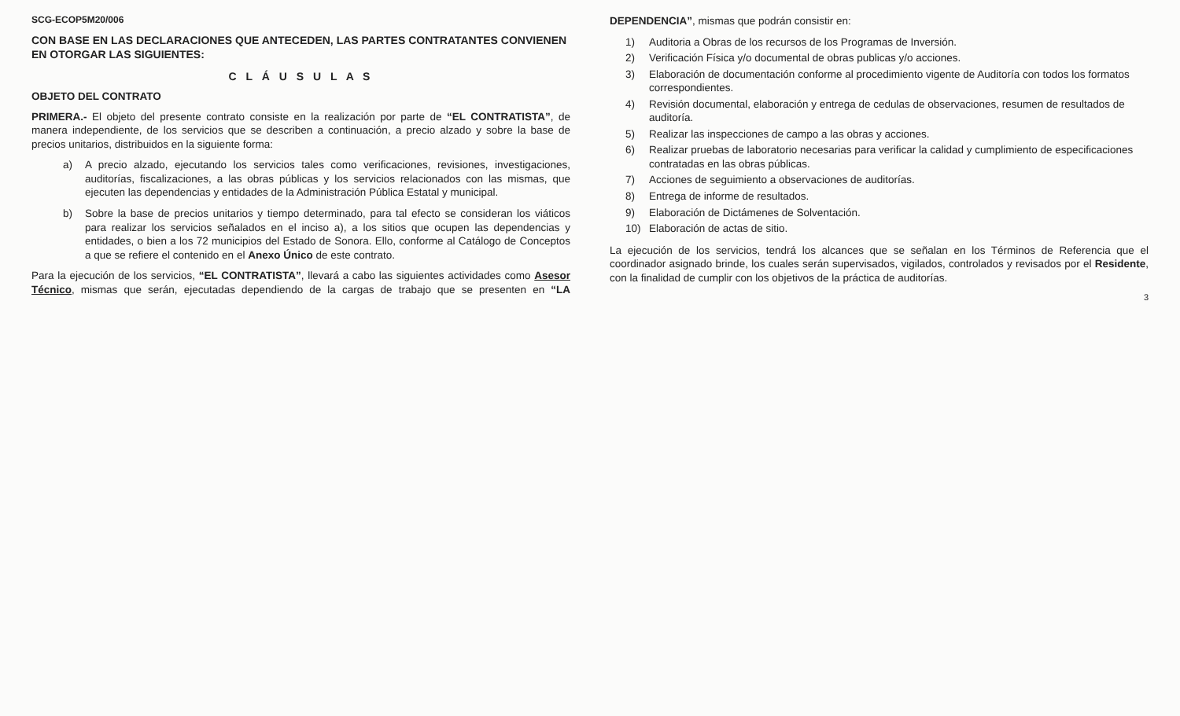SCG-ECOP5M20/006
CON BASE EN LAS DECLARACIONES QUE ANTECEDEN, LAS PARTES CONTRATANTES CONVIENEN EN OTORGAR LAS SIGUIENTES:
C L Á U S U L A S
OBJETO DEL CONTRATO
PRIMERA.- El objeto del presente contrato consiste en la realización por parte de “EL CONTRATISTA”, de manera independiente, de los servicios que se describen a continuación, a precio alzado y sobre la base de precios unitarios, distribuidos en la siguiente forma:
a) A precio alzado, ejecutando los servicios tales como verificaciones, revisiones, investigaciones, auditorías, fiscalizaciones, a las obras públicas y los servicios relacionados con las mismas, que ejecuten las dependencias y entidades de la Administración Pública Estatal y municipal.
b) Sobre la base de precios unitarios y tiempo determinado, para tal efecto se consideran los viáticos para realizar los servicios señalados en el inciso a), a los sitios que ocupen las dependencias y entidades, o bien a los 72 municipios del Estado de Sonora. Ello, conforme al Catálogo de Conceptos a que se refiere el contenido en el Anexo Único de este contrato.
Para la ejecución de los servicios, “EL CONTRATISTA”, llevará a cabo las siguientes actividades como Asesor Técnico, mismas que serán, ejecutadas dependiendo de la cargas de trabajo que se presenten en “LA DEPENDENCIA”, mismas que podrán consistir en:
1) Auditoria a Obras de los recursos de los Programas de Inversión.
2) Verificación Física y/o documental de obras publicas y/o acciones.
3) Elaboración de documentación conforme al procedimiento vigente de Auditoría con todos los formatos correspondientes.
4) Revisión documental, elaboración y entrega de cedulas de observaciones, resumen de resultados de auditoría.
5) Realizar las inspecciones de campo a las obras y acciones.
6) Realizar pruebas de laboratorio necesarias para verificar la calidad y cumplimiento de especificaciones contratadas en las obras públicas.
7) Acciones de seguimiento a observaciones de auditorías.
8) Entrega de informe de resultados.
9) Elaboración de Dictámenes de Solventación.
10) Elaboración de actas de sitio.
La ejecución de los servicios, tendrá los alcances que se señalan en los Términos de Referencia que el coordinador asignado brinde, los cuales serán supervisados, vigilados, controlados y revisados por el Residente, con la finalidad de cumplir con los objetivos de la práctica de auditorías.
3